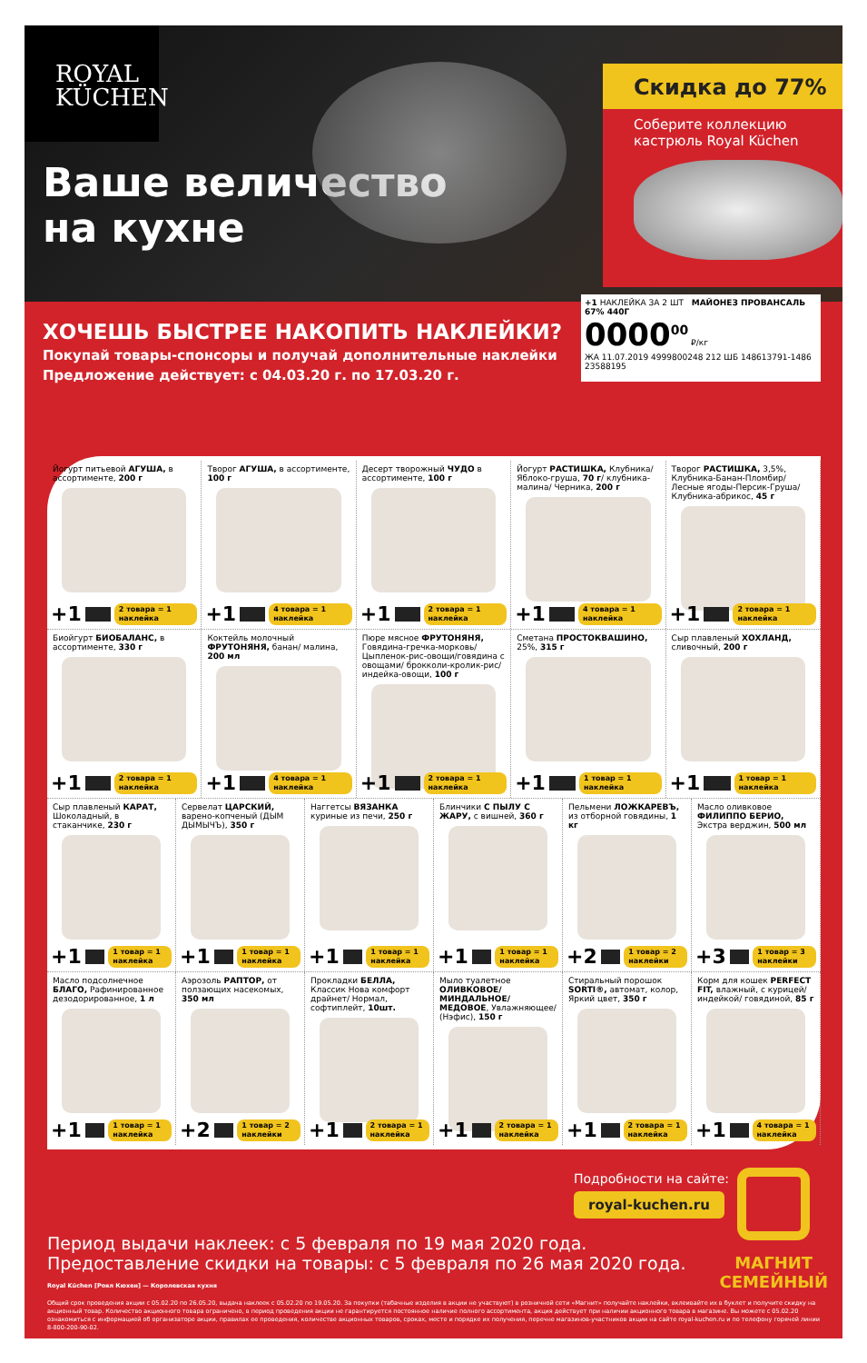ROYAL
KÜCHEN
Ваше величество
на кухне
Скидка до 77%
Соберите коллекцию
кастрюль Royal Küchen
+1 НАКЛЕЙКА ЗА 2 ШТ МАЙОНЕЗ ПРОВАНСАЛЬ 67% 440Г
0000<sup>00</sup> ₽/кг
ЖА 11.07.2019 4999800248 212 ШБ 148613791-1486 23588195
ХОЧЕШЬ БЫСТРЕЕ НАКОПИТЬ НАКЛЕЙКИ?
Покупай товары-спонсоры и получай дополнительные наклейки
Предложение действует: с 04.03.20 г. по 17.03.20 г.
Йогурт питьевой АГУША, в ассортименте, 200 г
+1 2 товара = 1 наклейка
Творог АГУША, в ассортименте, 100 г
+1 4 товара = 1 наклейка
Десерт творожный ЧУДО в ассортименте, 100 г
+1 2 товара = 1 наклейка
Йогурт РАСТИШКА, Клубника/ Яблоко-груша, 70 г/ клубника-малина/ Черника, 200 г
+1 4 товара = 1 наклейка
Творог РАСТИШКА, 3,5%, Клубника-Банан-Пломбир/ Лесные ягоды-Персик-Груша/ Клубника-абрикос, 45 г
+1 2 товара = 1 наклейка
Биойгурт БИОБАЛАНС, в ассортименте, 330 г
+1 2 товара = 1 наклейка
Коктейль молочный ФРУТОНЯНЯ, банан/ малина, 200 мл
+1 4 товара = 1 наклейка
Пюре мясное ФРУТОНЯНЯ, Говядина-гречка-морковь/ Цыпленок-рис-овощи/говядина с овощами/ брокколи-кролик-рис/ индейка-овощи, 100 г
+1 2 товара = 1 наклейка
Сметана ПРОСТОКВАШИНО, 25%, 315 г
+1 1 товар = 1 наклейка
Сыр плавленый ХОХЛАНД, сливочный, 200 г
+1 1 товар = 1 наклейка
Сыр плавленый КАРАТ, Шоколадный, в стаканчике, 230 г
+1 1 товар = 1 наклейка
Сервелат ЦАРСКИЙ, варено-копченый (ДЫМ ДЫМЫЧЪ), 350 г
+1 1 товар = 1 наклейка
Наггетсы ВЯЗАНКА куриные из печи, 250 г
+1 1 товар = 1 наклейка
Блинчики С ПЫЛУ С ЖАРУ, с вишней, 360 г
+1 1 товар = 1 наклейка
Пельмени ЛОЖКАРЕВЪ, из отборной говядины, 1 кг
+2 1 товар = 2 наклейки
Масло оливковое ФИЛИППО БЕРИО, Экстра верджин, 500 мл
+3 1 товар = 3 наклейки
Масло подсолнечное БЛАГО, Рафинированное дезодорированное, 1 л
+1 1 товар = 1 наклейка
Аэрозоль РАПТОР, от ползающих насекомых, 350 мл
+2 1 товар = 2 наклейки
Прокладки БЕЛЛА, Классик Нова комфорт драйнет/ Нормал, софтиплейт, 10шт.
+1 2 товара = 1 наклейка
Мыло туалетное ОЛИВКОВОЕ/ МИНДАЛЬНОЕ/ МЕДОВОЕ, Увлажняющее/ (Нэфис), 150 г
+1 2 товара = 1 наклейка
Стиральный порошок SORTI®, автомат, колор, Яркий цвет, 350 г
+1 2 товара = 1 наклейка
Корм для кошек PERFECT FIT, влажный, с курицей/ индейкой/ говядиной, 85 г
+1 4 товара = 1 наклейка
МАГНИТ
СЕМЕЙНЫЙ
Подробности на сайте:
royal-kuchen.ru
Период выдачи наклеек: с 5 февраля по 19 мая 2020 года.
Предоставление скидки на товары: с 5 февраля по 26 мая 2020 года.
Royal Küchen [Роял Кюхен] — Королевская кухня
Общий срок проведения акции с 05.02.20 по 26.05.20, выдача наклеек с 05.02.20 по 19.05.20. За покупки (табачные изделия в акции не участвуют) в розничной сети «Магнит» получайте наклейки, вклеивайте их в буклет и получите скидку на акционный товар. Количество акционного товара ограничено, в период проведения акции не гарантируется постоянное наличие полного ассортимента, акция действует при наличии акционного товара в магазине. Вы можете с 05.02.20 ознакомиться с информацией об организаторе акции, правилах ее проведения, количестве акционных товаров, сроках, месте и порядке их получения, перечне магазинов-участников акции на сайте royal-kuchen.ru и по телефону горячей линии 8-800-200-90-02.